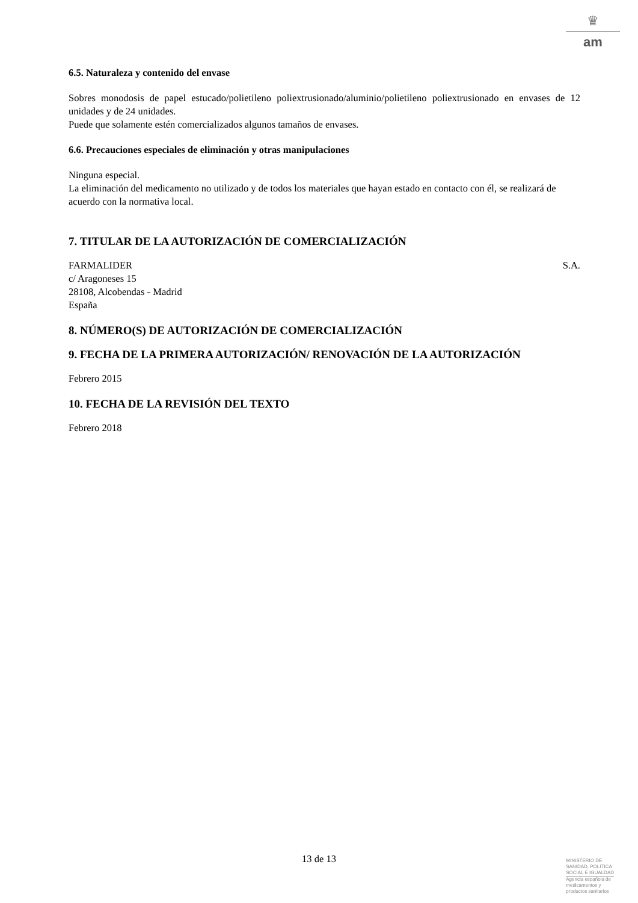♛
am
6.5. Naturaleza y contenido del envase
Sobres monodosis de papel estucado/polietileno poliextrusionado/aluminio/polietileno poliextrusionado en envases de 12 unidades y de 24 unidades.
Puede que solamente estén comercializados algunos tamaños de envases.
6.6. Precauciones especiales de eliminación y otras manipulaciones
Ninguna especial.
La eliminación del medicamento no utilizado y de todos los materiales que hayan estado en contacto con él, se realizará de acuerdo con la normativa local.
7. TITULAR DE LA AUTORIZACIÓN DE COMERCIALIZACIÓN
FARMALIDER S.A.
c/ Aragoneses 15
28108, Alcobendas - Madrid
España
8. NÚMERO(S) DE AUTORIZACIÓN DE COMERCIALIZACIÓN
9. FECHA DE LA PRIMERA AUTORIZACIÓN/ RENOVACIÓN DE LA AUTORIZACIÓN
Febrero 2015
10. FECHA DE LA REVISIÓN DEL TEXTO
Febrero 2018
13 de 13
MINISTERIO DE
SANIDAD, POLITICA
SOCIAL E IGUALDAD
Agencia española de
medicamentos y
productos sanitarios